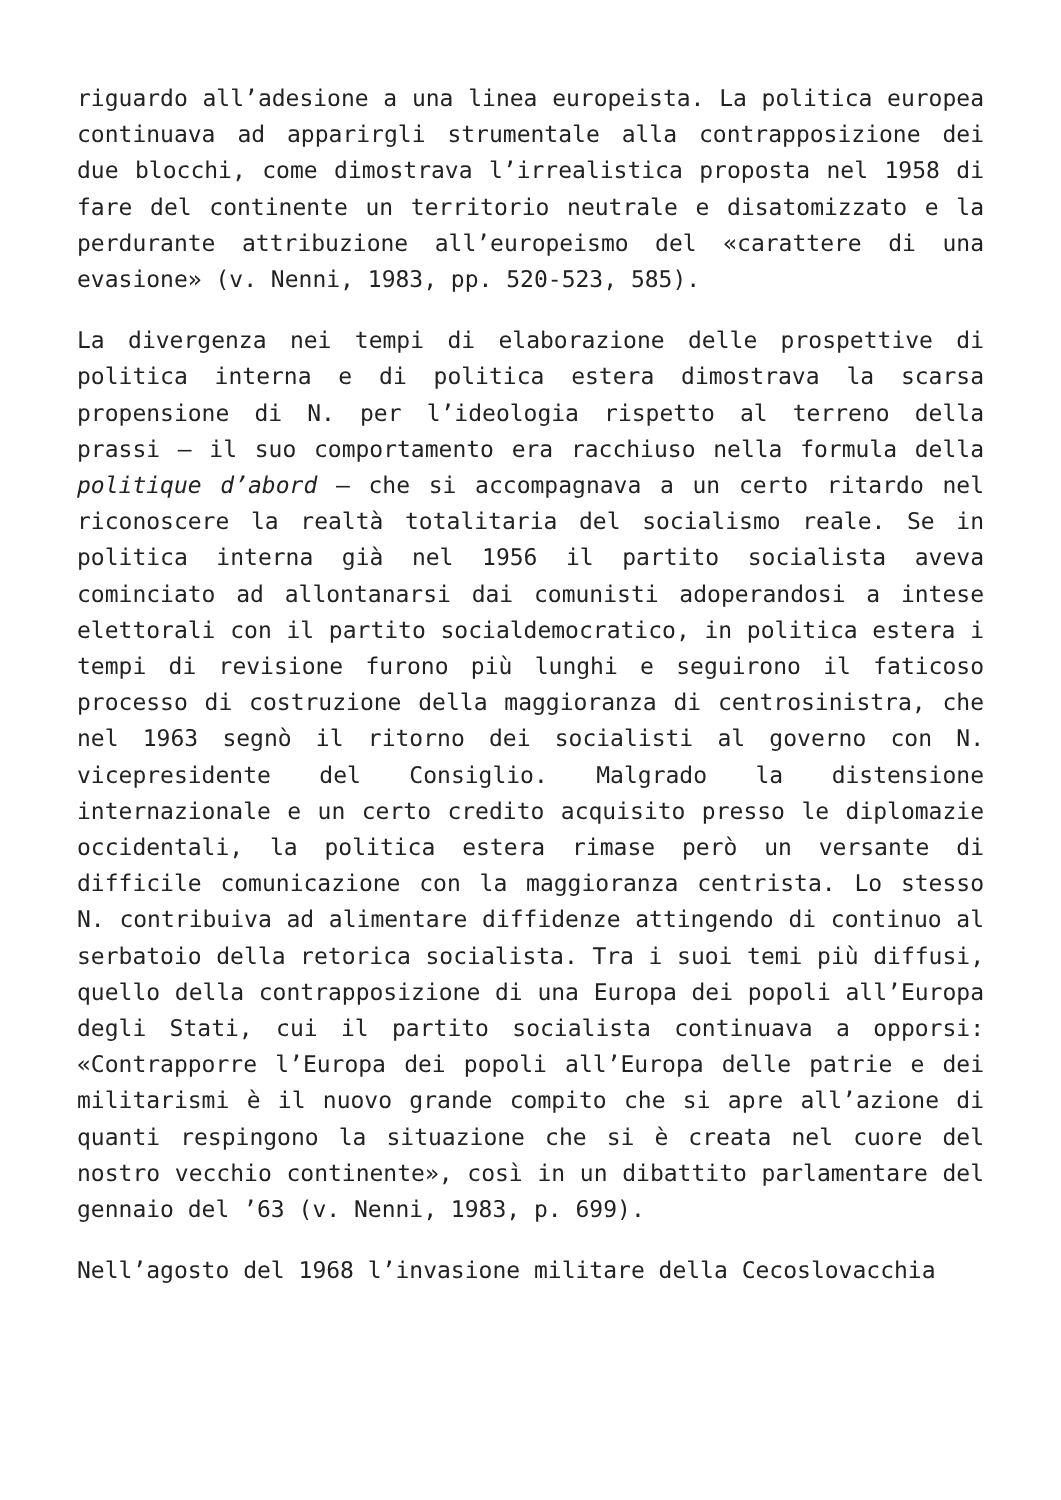riguardo all’adesione a una linea europeista. La politica europea continuava ad apparirgli strumentale alla contrapposizione dei due blocchi, come dimostrava l’irrealistica proposta nel 1958 di fare del continente un territorio neutrale e disatomizzato e la perdurante attribuzione all’europeismo del «carattere di una evasione» (v. Nenni, 1983, pp. 520-523, 585).
La divergenza nei tempi di elaborazione delle prospettive di politica interna e di politica estera dimostrava la scarsa propensione di N. per l’ideologia rispetto al terreno della prassi – il suo comportamento era racchiuso nella formula della politique d’abord – che si accompagnava a un certo ritardo nel riconoscere la realtà totalitaria del socialismo reale. Se in politica interna già nel 1956 il partito socialista aveva cominciato ad allontanarsi dai comunisti adoperandosi a intese elettorali con il partito socialdemocratico, in politica estera i tempi di revisione furono più lunghi e seguirono il faticoso processo di costruzione della maggioranza di centrosinistra, che nel 1963 segnò il ritorno dei socialisti al governo con N. vicepresidente del Consiglio. Malgrado la distensione internazionale e un certo credito acquisito presso le diplomazie occidentali, la politica estera rimase però un versante di difficile comunicazione con la maggioranza centrista. Lo stesso N. contribuiva ad alimentare diffidenze attingendo di continuo al serbatoio della retorica socialista. Tra i suoi temi più diffusi, quello della contrapposizione di una Europa dei popoli all’Europa degli Stati, cui il partito socialista continuava a opporsi: «Contrapporre l’Europa dei popoli all’Europa delle patrie e dei militarismi è il nuovo grande compito che si apre all’azione di quanti respingono la situazione che si è creata nel cuore del nostro vecchio continente», così in un dibattito parlamentare del gennaio del ’63 (v. Nenni, 1983, p. 699).
Nell’agosto del 1968 l’invasione militare della Cecoslovacchia